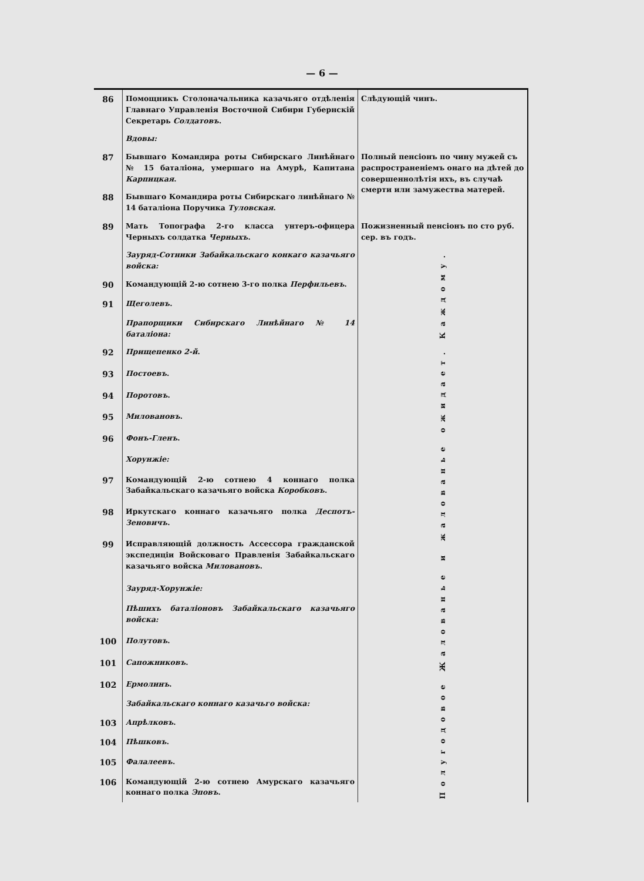— 6 —
| 86 | Помощникъ Столоначальника казачьяго отдѣленія Главнаго Управленія Восточной Сибири Губернскій Секретарь Солдатовъ . | Слѣдующій чинъ. |
| | Вдовы: | |
| 87 | Бывшаго Командира роты Сибирскаго Линѣйнаго № 15 баталіона, умершаго на Амурѣ, Капитана Карпицкая . | Полный пенсіонъ по чину мужей съ распространеніемъ онаго на дѣтей до совершеннолѣтія ихъ, въ случаѣ смерти или замужества матерей. |
| 88 | Бывшаго Командира роты Сибирскаго линѣйнаго № 14 баталіона Поручика Туловская . | |
| 89 | Мать Топографа 2-го класса унтеръ-офицера Черныхъ солдатка Черныхъ . | Пожизненный пенсіонъ по сто руб. сер. въ годъ. |
| | Зауряд-Сотники Забайкальскаго конкаго казачьяго войска: | Каждому. |
| 90 | Командующій 2-ю сотнею 3-го полка Перфильевъ . | |
| 91 | Щеголевъ . | |
| | Прапорщики Сибирскаго Линѣйнаго № 14 баталіона: | |
| 92 | Прищепенко 2-й . | Жалованье и жалованье ожидает. |
| 93 | Постоевъ . | |
| 94 | Поротовъ . | |
| 95 | Миловановъ . | |
| 96 | Фонъ-Гленъ . | |
| | Хорунжіе: | |
| 97 | Командующій 2-ю сотнею 4 коннаго полка Забайкальскаго казачьяго войска Коробковъ . | |
| 98 | Иркутскаго коннаго казачьяго полка Деспотъ-Зеновичъ . | |
| 99 | Исправляющій должность Ассессора гражданской экспедиціи Войсковаго Правленія Забайкальскаго казачьяго войска Миловановъ . | |
| | Зауряд-Хорунжіе: | |
| | Пѣшихъ баталіоновъ Забайкальскаго казачьяго войска: | |
| 100 | Полутовъ . | |
| 101 | Сапожниковъ . | |
| 102 | Ермолинъ . | Полугодовое |
| | Забайкальскаго коннаго казачьго войска: | |
| 103 | Апрѣлковъ . | |
| 104 | Пѣшковъ . | |
| 105 | Фалалеевъ . | |
| 106 | Командующій 2-ю сотнею Амурскаго казачьяго коннаго полка Эповъ . | |